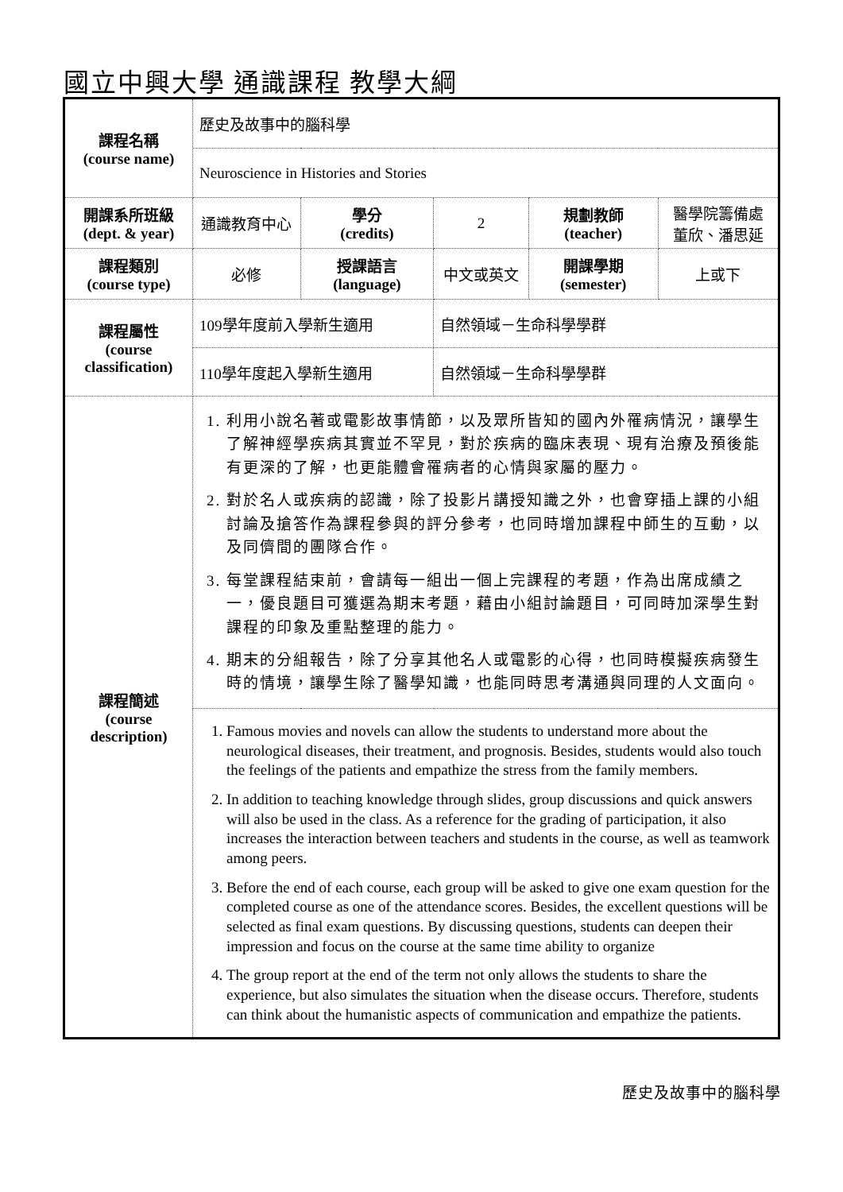國立中興大學 通識課程 教學大綱
| 課程名稱 (course name) | 歷史及故事中的腦科學 | | | | |
| | Neuroscience in Histories and Stories | | | | |
| 開課系所班級 (dept. & year) | 通識教育中心 | 學分 (credits) | 2 | 規劃教師 (teacher) | 醫學院籌備處 董欣、潘思延 |
| 課程類別 (course type) | 必修 | 授課語言 (language) | 中文或英文 | 開課學期 (semester) | 上或下 |
| 課程屬性 (course classification) | 109學年度前入學新生適用 | | 自然領域－生命科學學群 | | |
| | 110學年度起入學新生適用 | | 自然領域－生命科學學群 | | |
| 課程簡述 (course description) | 1. 利用小說名著或電影故事情節，以及眾所皆知的國內外罹病情況，讓學生了解神經學疾病其實並不罕見，對於疾病的臨床表現、現有治療及預後能有更深的了解，也更能體會罹病者的心情與家屬的壓力。 2. 對於名人或疾病的認識，除了投影片講授知識之外，也會穿插上課的小組討論及搶答作為課程參與的評分參考，也同時增加課程中師生的互動，以及同儕間的團隊合作。 3. 每堂課程結束前，會請每一組出一個上完課程的考題，作為出席成績之一，優良題目可獲選為期末考題，藉由小組討論題目，可同時加深學生對課程的印象及重點整理的能力。 4. 期末的分組報告，除了分享其他名人或電影的心得，也同時模擬疾病發生時的情境，讓學生除了醫學知識，也能同時思考溝通與同理的人文面向。 | | | | |
| | 1. Famous movies and novels can allow the students to understand more about the neurological diseases, their treatment, and prognosis. Besides, students would also touch the feelings of the patients and empathize the stress from the family members. 2. In addition to teaching knowledge through slides, group discussions and quick answers will also be used in the class. As a reference for the grading of participation, it also increases the interaction between teachers and students in the course, as well as teamwork among peers. 3. Before the end of each course, each group will be asked to give one exam question for the completed course as one of the attendance scores. Besides, the excellent questions will be selected as final exam questions. By discussing questions, students can deepen their impression and focus on the course at the same time ability to organize 4. The group report at the end of the term not only allows the students to share the experience, but also simulates the situation when the disease occurs. Therefore, students can think about the humanistic aspects of communication and empathize the patients. | | | | |
歷史及故事中的腦科學